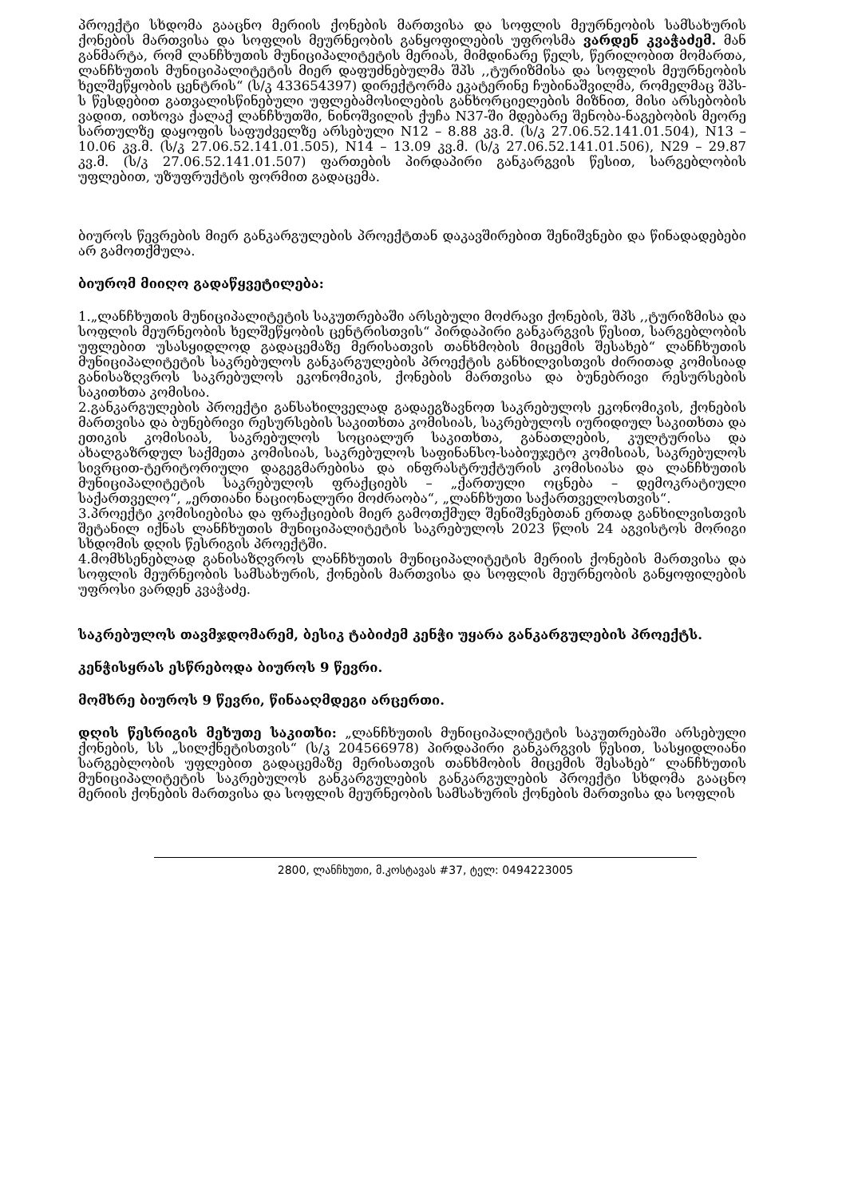პროექტი სხდომა გააცნო მერიის ქონების მართვისა და სოფლის მეურნეობის სამსახურის ქონების მართვისა და სოფლის მეურნეობის განყოფილების უფროსმა ვარდენ კვაჭაძემ. მან განმარტა, რომ ლანჩხუთის მუნიციპალიტეტის მერიას, მიმდინარე წელს, წერილობით მომართა, ლანჩხუთის მუნიციპალიტეტის მიერ დაფუძნებულმა შპს ,,ტურიზმისა და სოფლის მეურნეობის ხელშეწყობის ცენტრის“ (ს/კ 433654397) დირექტორმა ეკატერინე ჩუბინაშვილმა, რომელმაც შპს-ს წესდებით გათვალისწინებული უფლებამოსილების განხორციელების მიზნით, მისი არსებობის ვადით, ითხოვა ქალაქ ლანჩხუთში, ნინოშვილის ქუჩა N37-ში მდებარე შენობა-ნაგებობის მეორე სართულზე დაყოფის საფუძველზე არსებული N12 – 8.88 კვ.მ. (ს/კ 27.06.52.141.01.504), N13 – 10.06 კვ.მ. (ს/კ 27.06.52.141.01.505), N14 – 13.09 კვ.მ. (ს/კ 27.06.52.141.01.506), N29 – 29.87 კვ.მ. (ს/კ 27.06.52.141.01.507) ფართების პირდაპირი განკარგვის წესით, სარგებლობის უფლებით, უზუფრუქტის ფორმით გადაცემა.
ბიუროს წევრების მიერ განკარგულების პროექტთან დაკავშირებით შენიშვნები და წინადადებები არ გამოთქმულა.
ბიურომ მიიღო გადაწყვეტილება:
1.„ლანჩხუთის მუნიციპალიტეტის საკუთრებაში არსებული მოძრავი ქონების, შპს ,,ტურიზმისა და სოფლის მეურნეობის ხელშეწყობის ცენტრისთვის“ პირდაპირი განკარგვის წესით, სარგებლობის უფლებით უსასყიდლოდ გადაცემაზე მერისათვის თანხმობის მიცემის შესახებ“ ლანჩხუთის მუნიციპალიტეტის საკრებულოს განკარგულების პროექტის განხილვისთვის ძირითად კომისიად განისაზღვროს საკრებულოს ეკონომიკის, ქონების მართვისა და ბუნებრივი რესურსების საკითხთა კომისია.
2.განკარგულების პროექტი განსახილველად გადაეგზავნოთ საკრებულოს ეკონომიკის, ქონების მართვისა და ბუნებრივი რესურსების საკითხთა კომისიას, საკრებულოს იურიდიულ საკითხთა და ეთიკის კომისიას, საკრებულოს სოციალურ საკითხთა, განათლების, კულტურისა და ახალგაზრდულ საქმეთა კომისიას, საკრებულოს საფინანსო-საბიუჯეტო კომისიას, საკრებულოს სივრცით-ტერიტორიული დაგეგმარებისა და ინფრასტრუქტურის კომისიასა და ლანჩხუთის მუნიციპალიტეტის საკრებულოს ფრაქციებს – „ქართული ოცნება – დემოკრატიული საქართველო“, „ერთიანი ნაციონალური მოძრაობა“, „ლანჩხუთი საქართველოსთვის“.
3.პროექტი კომისიებისა და ფრაქციების მიერ გამოთქმულ შენიშვნებთან ერთად განხილვისთვის შეტანილ იქნას ლანჩხუთის მუნიციპალიტეტის საკრებულოს 2023 წლის 24 აგვისტოს მორიგი სხდომის დღის წესრიგის პროექტში.
4.მომხსენებლად განისაზღვროს ლანჩხუთის მუნიციპალიტეტის მერიის ქონების მართვისა და სოფლის მეურნეობის სამსახურის, ქონების მართვისა და სოფლის მეურნეობის განყოფილების უფროსი ვარდენ კვაჭაძე.
საკრებულოს თავმჯდომარემ, ბესიკ ტაბიძემ კენჭი უყარა განკარგულების პროექტს.
კენჭისყრას ესწრებოდა ბიუროს 9 წევრი.
მომხრე ბიუროს 9 წევრი, წინააღმდეგი არცერთი.
დღის წესრიგის მეხუთე საკითხი: „ლანჩხუთის მუნიციპალიტეტის საკუთრებაში არსებული ქონების, სს „სილქნეტისთვის“ (ს/კ 204566978) პირდაპირი განკარგვის წესით, სასყიდლიანი სარგებლობის უფლებით გადაცემაზე მერისათვის თანხმობის მიცემის შესახებ“ ლანჩხუთის მუნიციპალიტეტის საკრებულოს განკარგულების განკარგულების პროექტი სხდომა გააცნო მერიის ქონების მართვისა და სოფლის მეურნეობის სამსახურის ქონების მართვისა და სოფლის
2800, ლანჩხუთი, მ.კოსტავას #37, ტელ: 0494223005